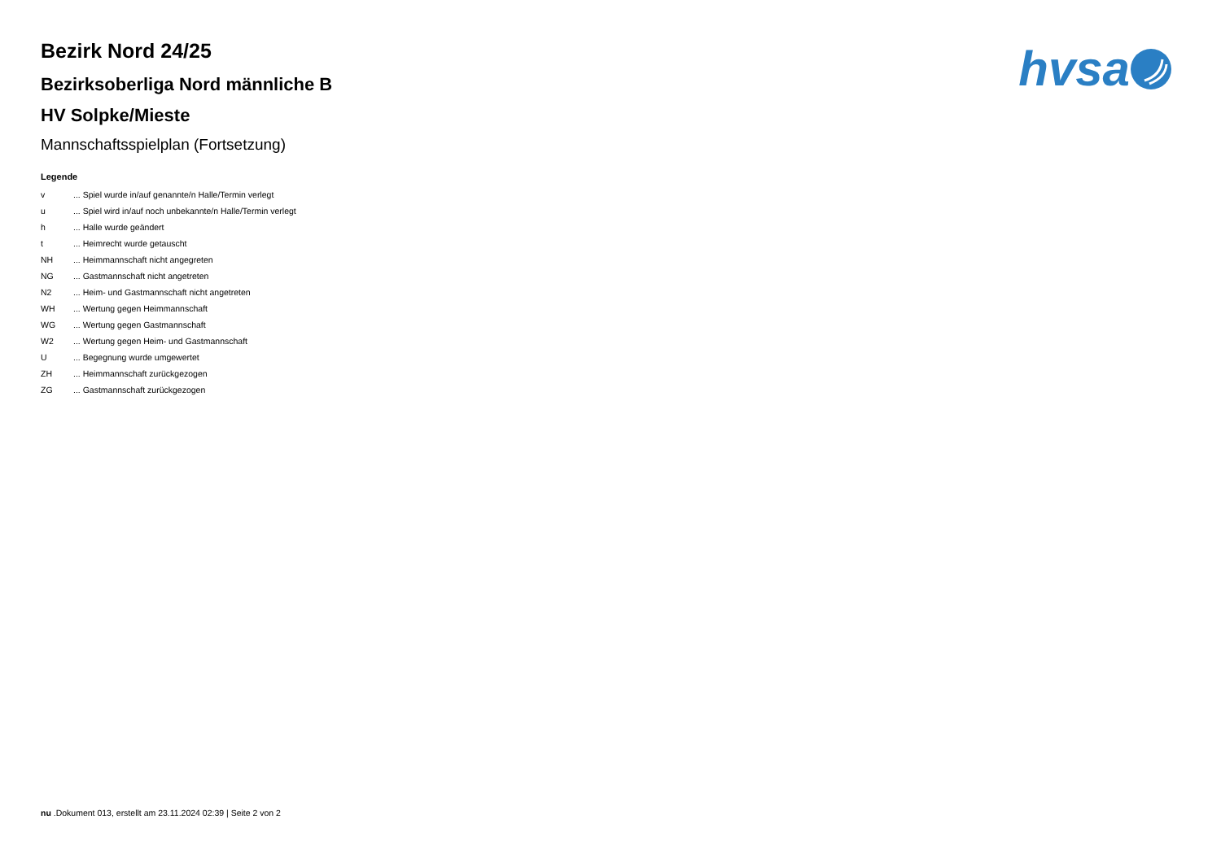hvsa
Bezirk Nord 24/25
Bezirksoberliga Nord männliche B
HV Solpke/Mieste
Mannschaftsspielplan (Fortsetzung)
Legende
| v | ... Spiel wurde in/auf genannte/n Halle/Termin verlegt |
| u | ... Spiel wird in/auf noch unbekannte/n Halle/Termin verlegt |
| h | ... Halle wurde geändert |
| t | ... Heimrecht wurde getauscht |
| NH | ... Heimmannschaft nicht angegreten |
| NG | ... Gastmannschaft nicht angetreten |
| N2 | ... Heim- und Gastmannschaft nicht angetreten |
| WH | ... Wertung gegen Heimmannschaft |
| WG | ... Wertung gegen Gastmannschaft |
| W2 | ... Wertung gegen Heim- und Gastmannschaft |
| U | ... Begegnung wurde umgewertet |
| ZH | ... Heimmannschaft zurückgezogen |
| ZG | ... Gastmannschaft zurückgezogen |
nu .Dokument 013, erstellt am 23.11.2024 02:39 | Seite 2 von 2